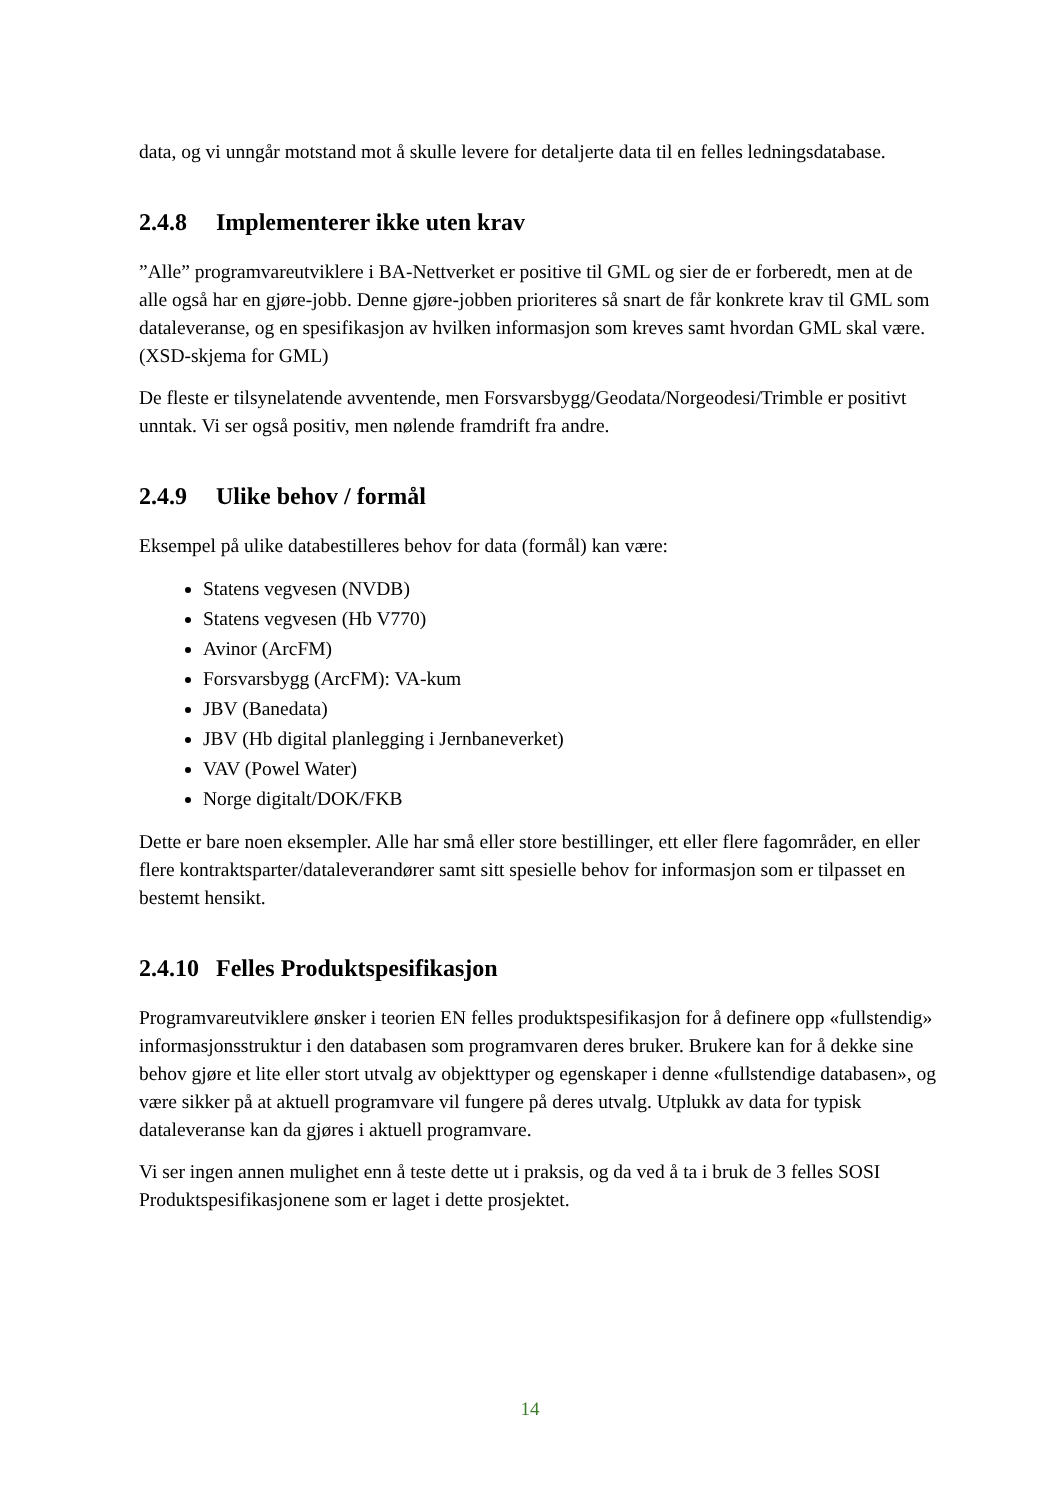data, og vi unngår motstand mot å skulle levere for detaljerte data til en felles ledningsdatabase.
2.4.8 Implementerer ikke uten krav
”Alle” programvareutviklere i BA-Nettverket er positive til GML og sier de er forberedt, men at de alle også har en gjøre-jobb. Denne gjøre-jobben prioriteres så snart de får konkrete krav til GML som dataleveranse, og en spesifikasjon av hvilken informasjon som kreves samt hvordan GML skal være. (XSD-skjema for GML)
De fleste er tilsynelatende avventende, men Forsvarsbygg/Geodata/Norgeodesi/Trimble er positivt unntak. Vi ser også positiv, men nølende framdrift fra andre.
2.4.9 Ulike behov / formål
Eksempel på ulike databestilleres behov for data (formål) kan være:
Statens vegvesen (NVDB)
Statens vegvesen (Hb V770)
Avinor (ArcFM)
Forsvarsbygg (ArcFM): VA-kum
JBV (Banedata)
JBV (Hb digital planlegging i Jernbaneverket)
VAV (Powel Water)
Norge digitalt/DOK/FKB
Dette er bare noen eksempler. Alle har små eller store bestillinger, ett eller flere fagområder, en eller flere kontraktsparter/dataleverandører samt sitt spesielle behov for informasjon som er tilpasset en bestemt hensikt.
2.4.10 Felles Produktspesifikasjon
Programvareutviklere ønsker i teorien EN felles produktspesifikasjon for å definere opp «fullstendig» informasjonsstruktur i den databasen som programvaren deres bruker. Brukere kan for å dekke sine behov gjøre et lite eller stort utvalg av objekttyper og egenskaper i denne «fullstendige databasen», og være sikker på at aktuell programvare vil fungere på deres utvalg. Utplukk av data for typisk dataleveranse kan da gjøres i aktuell programvare.
Vi ser ingen annen mulighet enn å teste dette ut i praksis, og da ved å ta i bruk de 3 felles SOSI Produktspesifikasjonene som er laget i dette prosjektet.
14